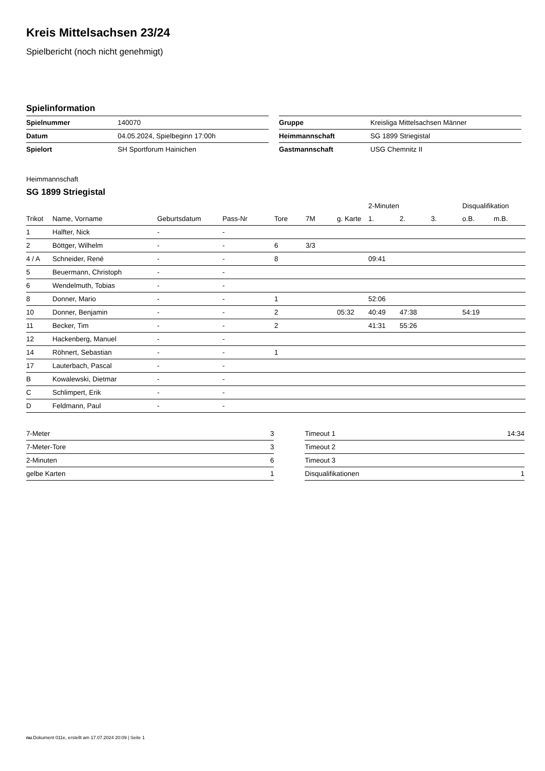Kreis Mittelsachsen 23/24
Spielbericht (noch nicht genehmigt)
Spielinformation
| Spielnummer | 140070 |
| Datum | 04.05.2024, Spielbeginn 17:00h |
| Spielort | SH Sportforum Hainichen |
| Gruppe | Kreisliga Mittelsachsen Männer |
| Heimmannschaft | SG 1899 Striegistal |
| Gastmannschaft | USG Chemnitz II |
Heimmannschaft
SG 1899 Striegistal
| | | | | | | | 2-Minuten | | | Disqualifikation | |
| --- | --- | --- | --- | --- | --- | --- | --- | --- | --- | --- | --- |
| Trikot | Name, Vorname | Geburtsdatum | Pass-Nr | Tore | 7M | g. Karte | 1. | 2. | 3. | o.B. | m.B. |
| 1 | Halfter, Nick | - | - | | | | | | | | |
| 2 | Böttger, Wilhelm | - | - | 6 | 3/3 | | | | | | |
| 4 / A | Schneider, René | - | - | 8 | | | 09:41 | | | | |
| 5 | Beuermann, Christoph | - | - | | | | | | | | |
| 6 | Wendelmuth, Tobias | - | - | | | | | | | | |
| 8 | Donner, Mario | - | - | 1 | | | 52:06 | | | | |
| 10 | Donner, Benjamin | - | - | 2 | | 05:32 | 40:49 | 47:38 | | 54:19 | |
| 11 | Becker, Tim | - | - | 2 | | | 41:31 | 55:26 | | | |
| 12 | Hackenberg, Manuel | - | - | | | | | | | | |
| 14 | Röhnert, Sebastian | - | - | 1 | | | | | | | |
| 17 | Lauterbach, Pascal | - | - | | | | | | | | |
| B | Kowalewski, Dietmar | - | - | | | | | | | | |
| C | Schlimpert, Erik | - | - | | | | | | | | |
| D | Feldmann, Paul | - | - | | | | | | | | |
| 7-Meter | 3 |
| 7-Meter-Tore | 3 |
| 2-Minuten | 6 |
| gelbe Karten | 1 |
| Timeout 1 | 14:34 |
| Timeout 2 | |
| Timeout 3 | |
| Disqualifikationen | 1 |
nu.Dokument 011e, erstellt am 17.07.2024 20:09 | Seite 1